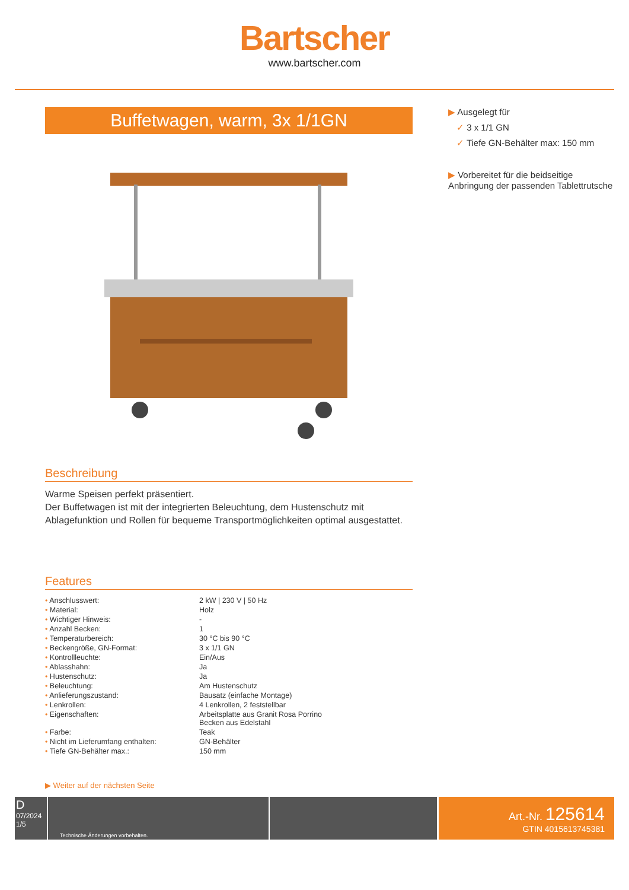Bartscher
www.bartscher.com
Buffetwagen, warm, 3x 1/1GN
Beschreibung
Warme Speisen perfekt präsentiert.
Der Buffetwagen ist mit der integrierten Beleuchtung, dem Hustenschutz mit Ablagefunktion und Rollen für bequeme Transportmöglichkeiten optimal ausgestattet.
Features
| • Anschlusswert: | 2 kW / 230 V / 50 Hz |
| • Material: | Holz |
| • Wichtiger Hinweis: | - |
| • Anzahl Becken: | 1 |
| • Temperaturbereich: | 30 °C bis 90 °C |
| • Beckengröße, GN-Format: | 3 x 1/1 GN |
| • Kontrollleuchte: | Ein/Aus |
| • Ablasshahn: | Ja |
| • Hustenschutz: | Ja |
| • Beleuchtung: | Am Hustenschutz |
| • Anlieferungszustand: | Bausatz (einfache Montage) |
| • Lenkrollen: | 4 Lenkrollen, 2 feststellbar |
| • Eigenschaften: | Arbeitsplatte aus Granit Rosa Porrino Becken aus Edelstahl |
| • Farbe: | Teak |
| • Nicht im Lieferumfang enthalten: | GN-Behälter |
| • Tiefe GN-Behälter max.: | 150 mm |
▶ Weiter auf der nächsten Seite
▶ Ausgelegt für
✓ 3 x 1/1 GN
✓ Tiefe GN-Behälter max: 150 mm
▶ Vorbereitet für die beidseitige Anbringung der passenden Tablettrutsche
D
07/2024
1/5
Technische Änderungen vorbehalten.
Art.-Nr. 125614
GTIN 4015613745381